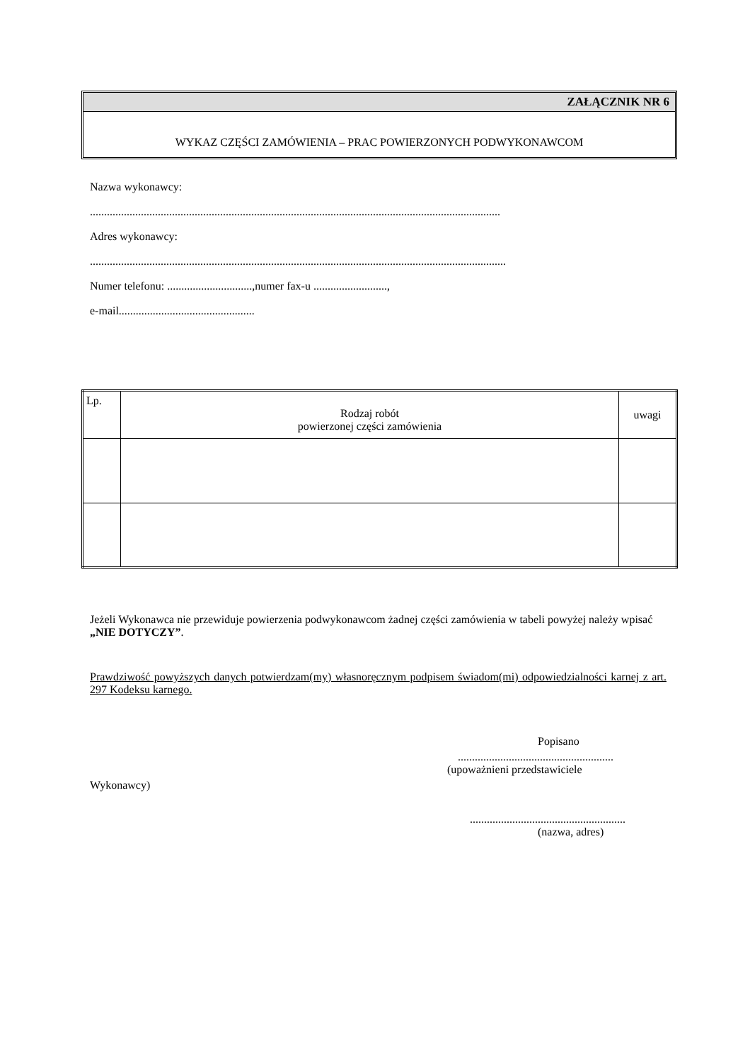ZAŁĄCZNIK NR 6
WYKAZ CZĘŚCI ZAMÓWIENIA – PRAC POWIERZONYCH PODWYKONAWCOM
Nazwa wykonawcy:
.................................................................................................................................................
Adres wykonawcy:
...................................................................................................................................................
Numer telefonu: ..............................,numer fax-u ..........................,
e-mail................................................
| Lp. | Rodzaj robót powierzonej części zamówienia | uwagi |
Jeżeli Wykonawca nie przewiduje powierzenia podwykonawcom żadnej części zamówienia w tabeli powyżej należy wpisać „NIE DOTYCZY”.
Prawdziwość powyższych danych potwierdzam(my) własnoręcznym podpisem świadom(mi) odpowiedzialności karnej z art. 297 Kodeksu karnego.
Popisano
.......................................................
(upoważnieni przedstawiciele
Wykonawcy)
.......................................................
(nazwa, adres)